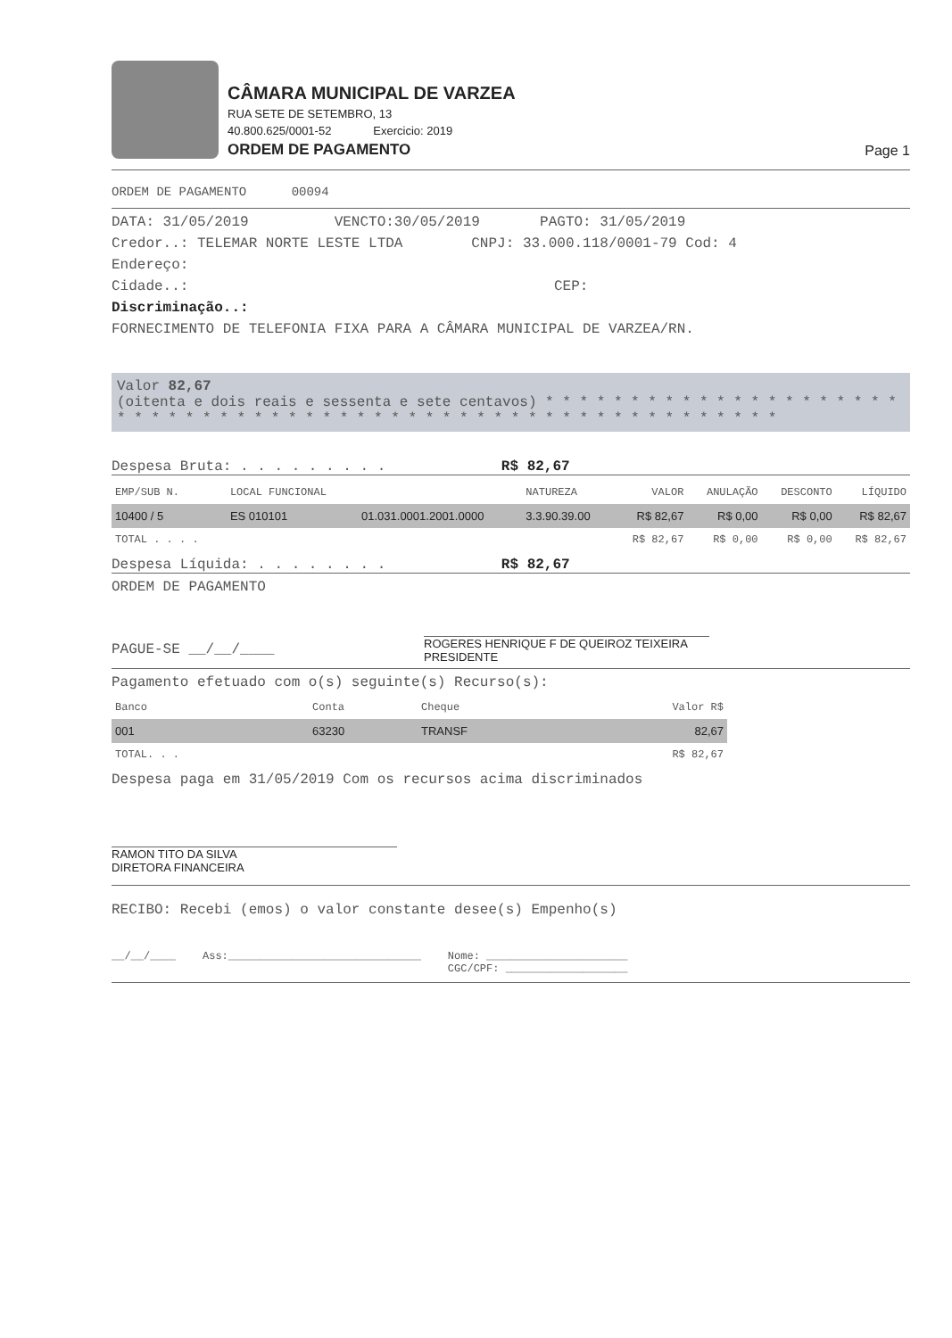CÂMARA MUNICIPAL DE VARZEA
RUA SETE DE SETEMBRO, 13
40.800.625/0001-52 Exercicio: 2019
ORDEM DE PAGAMENTO
Page 1
ORDEM DE PAGAMENTO 00094
DATA: 31/05/2019 VENCTO:30/05/2019 PAGTO: 31/05/2019
Credor..: TELEMAR NORTE LESTE LTDA CNPJ: 33.000.118/0001-79 Cod: 4
Endereço:
Cidade..: CEP:
Discriminação..:
FORNECIMENTO DE TELEFONIA FIXA PARA A CÂMARA MUNICIPAL DE VARZEA/RN.
Valor 82,67
(oitenta e dois reais e sessenta e sete centavos) * * * * * * * * * * * * * * * * * * * * * * * * * * * * * * * * * * * * * * * * * * * * * * * * * * * * * * * * * * * *
Despesa Bruta: . . . . . . . . . R$ 82,67
| EMP/SUB N. | LOCAL FUNCIONAL | | NATUREZA | VALOR | ANULAÇÃO | DESCONTO | LÍQUIDO |
| --- | --- | --- | --- | --- | --- | --- | --- |
| 10400 / 5 | ES 010101 | 01.031.0001.2001.0000 | 3.3.90.39.00 | R$ 82,67 | R$ 0,00 | R$ 0,00 | R$ 82,67 |
| TOTAL . . . . | | | | R$ 82,67 | R$ 0,00 | R$ 0,00 | R$ 82,67 |
Despesa Líquida: . . . . . . . . R$ 82,67
ORDEM DE PAGAMENTO
PAGUE-SE __/__/____
ROGERES HENRIQUE F DE QUEIROZ TEIXEIRA
PRESIDENTE
Pagamento efetuado com o(s) seguinte(s) Recurso(s):
| Banco | Conta | Cheque | Valor R$ |
| --- | --- | --- | --- |
| 001 | 63230 | TRANSF | 82,67 |
| TOTAL. . . | | | R$ 82,67 |
Despesa paga em 31/05/2019 Com os recursos acima discriminados
RAMON TITO DA SILVA
DIRETORA FINANCEIRA
RECIBO: Recebi (emos) o valor constante desee(s) Empenho(s)
__/__/____ Ass:______________________________ Nome: ______________________
CGC/CPF: ___________________